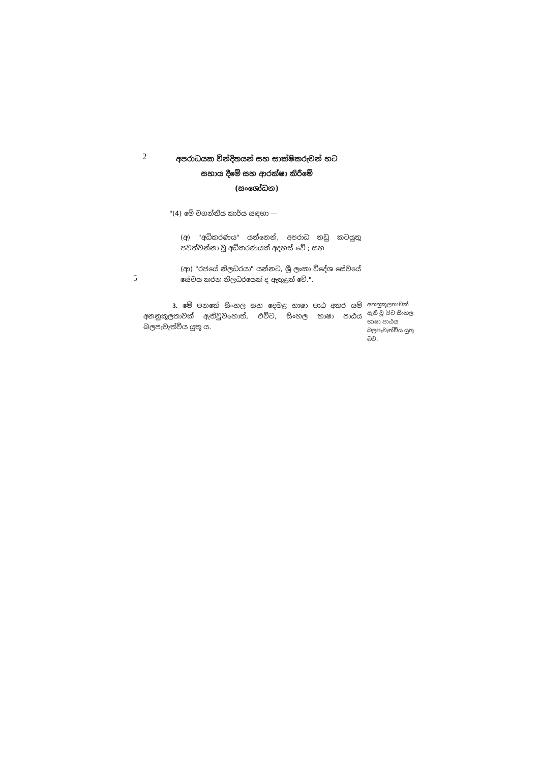2
අපරාධයක වින්දිතයන් සහ සාක්ෂිකරුවන් හට
සහාය දීමේ සහ ආරක්ෂා කිරීමේ
(සංශෝධන)
"(4) මේ වගන්තිය කාර්ය සඳහා —
(අ) "අධිකරණය" යන්නෙන්, අපරාධ නඩු කටයුතු පවත්වන්නා වූ අධිකරණයක් අදහස් වේ ; සහ
5
(ආ) "රජයේ නිලධරයා" යන්නට, ශ්‍රී ලංකා විදේශ සේවයේ සේවය කරන නිලධරයෙක් ද ඇතුළත් වේ.".
3. මේ පනතේ සිංහල සහ දෙමළ භාෂා පාඨ අතර යම් අනනුකූලතාවක් ඇතිවුවහොත්, එවිට, සිංහල භාෂා පාඨය බලපැවැත්විය යුතු ය.
අනනුකූලතාවක් ඇති වූ විට සිංහල භාෂා පාඨය බලපැවැත්විය යුතු බව.